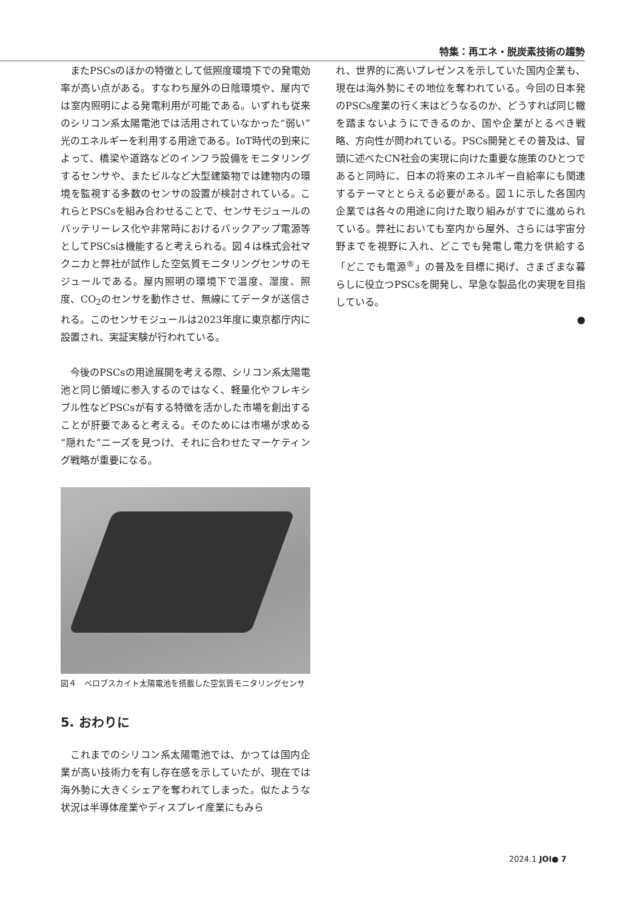特集：再エネ・脱炭素技術の趨勢
またPSCsのほかの特徴として低照度環境下での発電効率が高い点がある。すなわち屋外の日陰環境や、屋内では室内照明による発電利用が可能である。いずれも従来のシリコン系太陽電池では活用されていなかった“弱い”光のエネルギーを利用する用途である。IoT時代の到来によって、橋梁や道路などのインフラ設備をモニタリングするセンサや、またビルなど大型建築物では建物内の環境を監視する多数のセンサの設置が検討されている。これらとPSCsを組み合わせることで、センサモジュールのバッテリーレス化や非常時におけるバックアップ電源等としてPSCsは機能すると考えられる。図４は株式会社マクニカと弊社が試作した空気質モニタリングセンサのモジュールである。屋内照明の環境下で温度、湿度、照度、CO<sub>2</sub>のセンサを動作させ、無線にてデータが送信される。このセンサモジュールは2023年度に東京都庁内に設置され、実証実験が行われている。
今後のPSCsの用途展開を考える際、シリコン系太陽電池と同じ領域に参入するのではなく、軽量化やフレキシブル性などPSCsが有する特徴を活かした市場を創出することが肝要であると考える。そのためには市場が求める“隠れた”ニーズを見つけ、それに合わせたマーケティング戦略が重要になる。
図４　ペロブスカイト太陽電池を搭載した空気質モニタリングセンサ
5. おわりに
これまでのシリコン系太陽電池では、かつては国内企業が高い技術力を有し存在感を示していたが、現在では海外勢に大きくシェアを奪われてしまった。似たような状況は半導体産業やディスプレイ産業にもみら
れ、世界的に高いプレゼンスを示していた国内企業も、現在は海外勢にその地位を奪われている。今回の日本発のPSCs産業の行く末はどうなるのか、どうすれば同じ轍を踏まないようにできるのか、国や企業がとるべき戦略、方向性が問われている。PSCs開発とその普及は、冒頭に述べたCN社会の実現に向けた重要な施策のひとつであると同時に、日本の将来のエネルギー自給率にも関連するテーマととらえる必要がある。図１に示した各国内企業では各々の用途に向けた取り組みがすでに進められている。弊社においても室内から屋外、さらには宇宙分野までを視野に入れ、どこでも発電し電力を供給する「どこでも電源<sup>®</sup>」の普及を目標に掲げ、さまざまな暮らしに役立つPSCsを開発し、早急な製品化の実現を目指している。
●
2024.1 JOI● 7